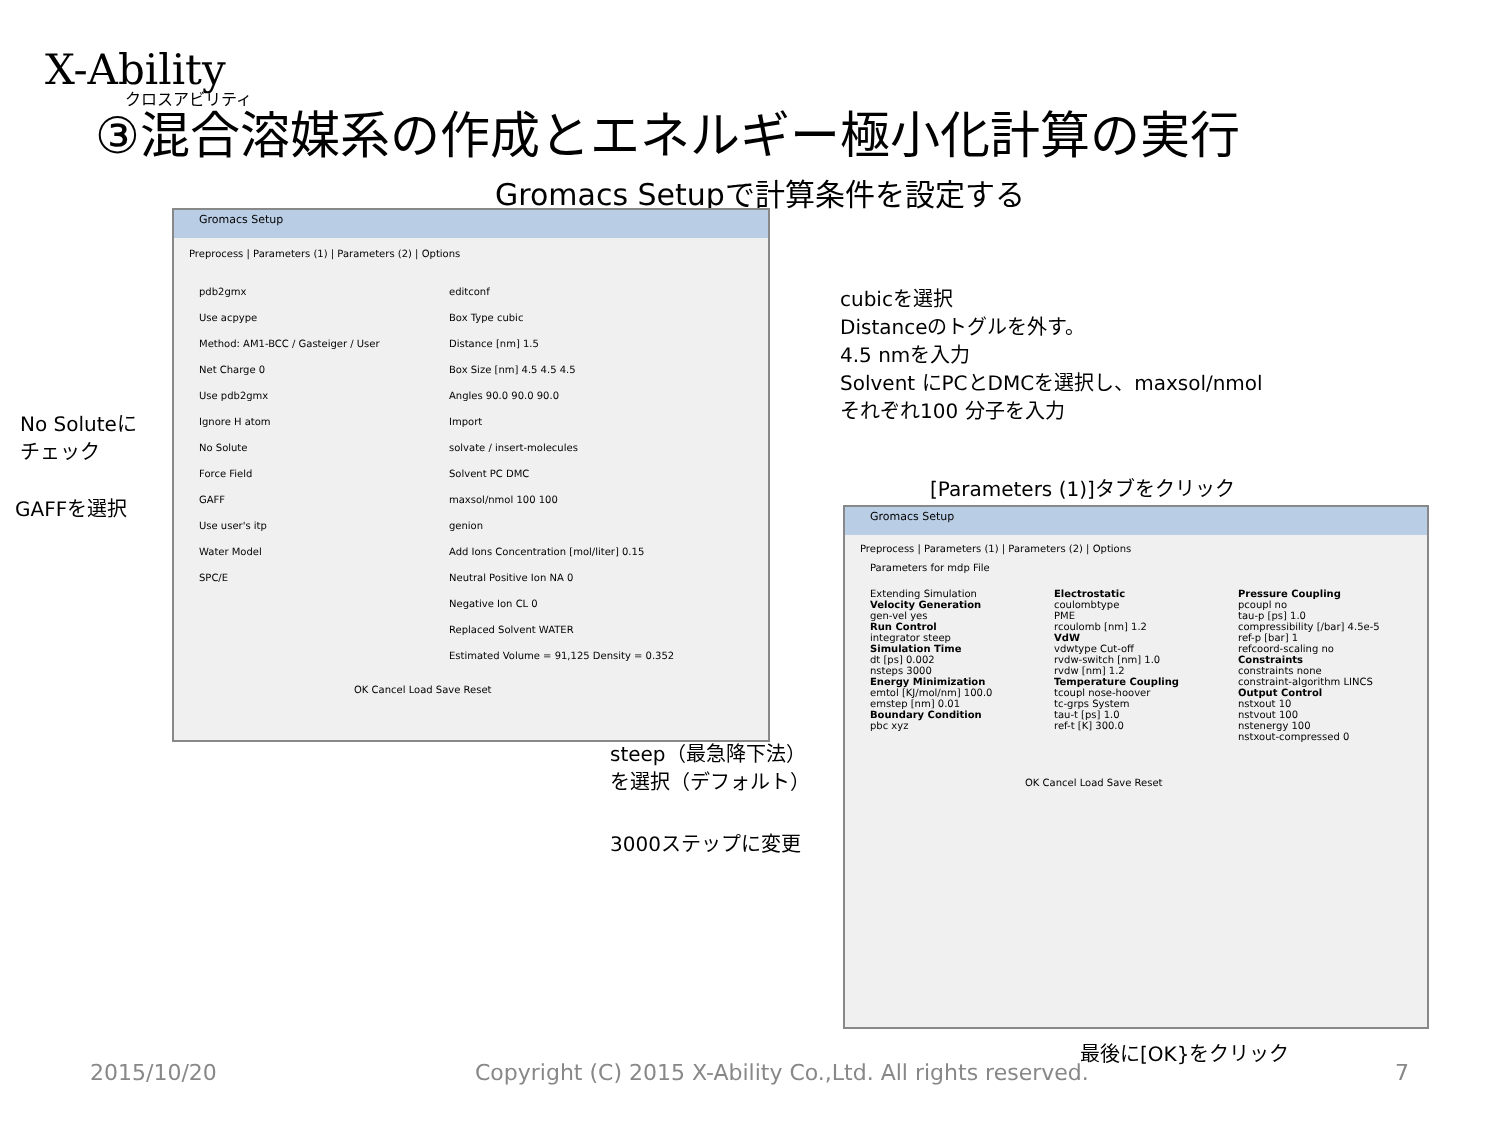X-Ability
クロスアビリティ
③混合溶媒系の作成とエネルギー極小化計算の実行
Gromacs Setupで計算条件を設定する
Gromacs Setup
Preprocess | Parameters (1) | Parameters (2) | Options
pdb2gmx
Use acpype
Method: AM1-BCC / Gasteiger / User
Net Charge 0
Use pdb2gmx
Ignore H atom
No Solute
Force Field
GAFF
Use user's itp
Water Model
SPC/E
editconf
Box Type cubic
Distance [nm] 1.5
Box Size [nm] 4.5 4.5 4.5
Angles 90.0 90.0 90.0
Import
solvate / insert-molecules
Solvent PC DMC
maxsol/nmol 100 100
genion
Add Ions Concentration [mol/liter] 0.15
Neutral Positive Ion NA 0
Negative Ion CL 0
Replaced Solvent WATER
Estimated Volume = 91,125 Density = 0.352
OK Cancel Load Save Reset
cubicを選択
Distanceのトグルを外す。
4.5 nmを入力
Solvent にPCとDMCを選択し、maxsol/nmol
それぞれ100 分子を入力
No Soluteに
チェック
GAFFを選択
[Parameters (1)]タブをクリック
Gromacs Setup
Preprocess | Parameters (1) | Parameters (2) | Options
Parameters for mdp File
Extending Simulation
Velocity Generation
gen-vel yes
Run Control
integrator steep
Simulation Time
dt [ps] 0.002
nsteps 3000
Energy Minimization
emtol [KJ/mol/nm] 100.0
emstep [nm] 0.01
Boundary Condition
pbc xyz
Electrostatic
coulombtype
PME
rcoulomb [nm] 1.2
VdW
vdwtype Cut-off
rvdw-switch [nm] 1.0
rvdw [nm] 1.2
Temperature Coupling
tcoupl nose-hoover
tc-grps System
tau-t [ps] 1.0
ref-t [K] 300.0
Pressure Coupling
pcoupl no
tau-p [ps] 1.0
compressibility [/bar] 4.5e-5
ref-p [bar] 1
refcoord-scaling no
Constraints
constraints none
constraint-algorithm LINCS
Output Control
nstxout 10
nstvout 100
nstenergy 100
nstxout-compressed 0
OK Cancel Load Save Reset
steep（最急降下法）
を選択（デフォルト）
3000ステップに変更
最後に[OK}をクリック
2015/10/20
Copyright (C) 2015 X-Ability Co.,Ltd. All rights reserved.
7